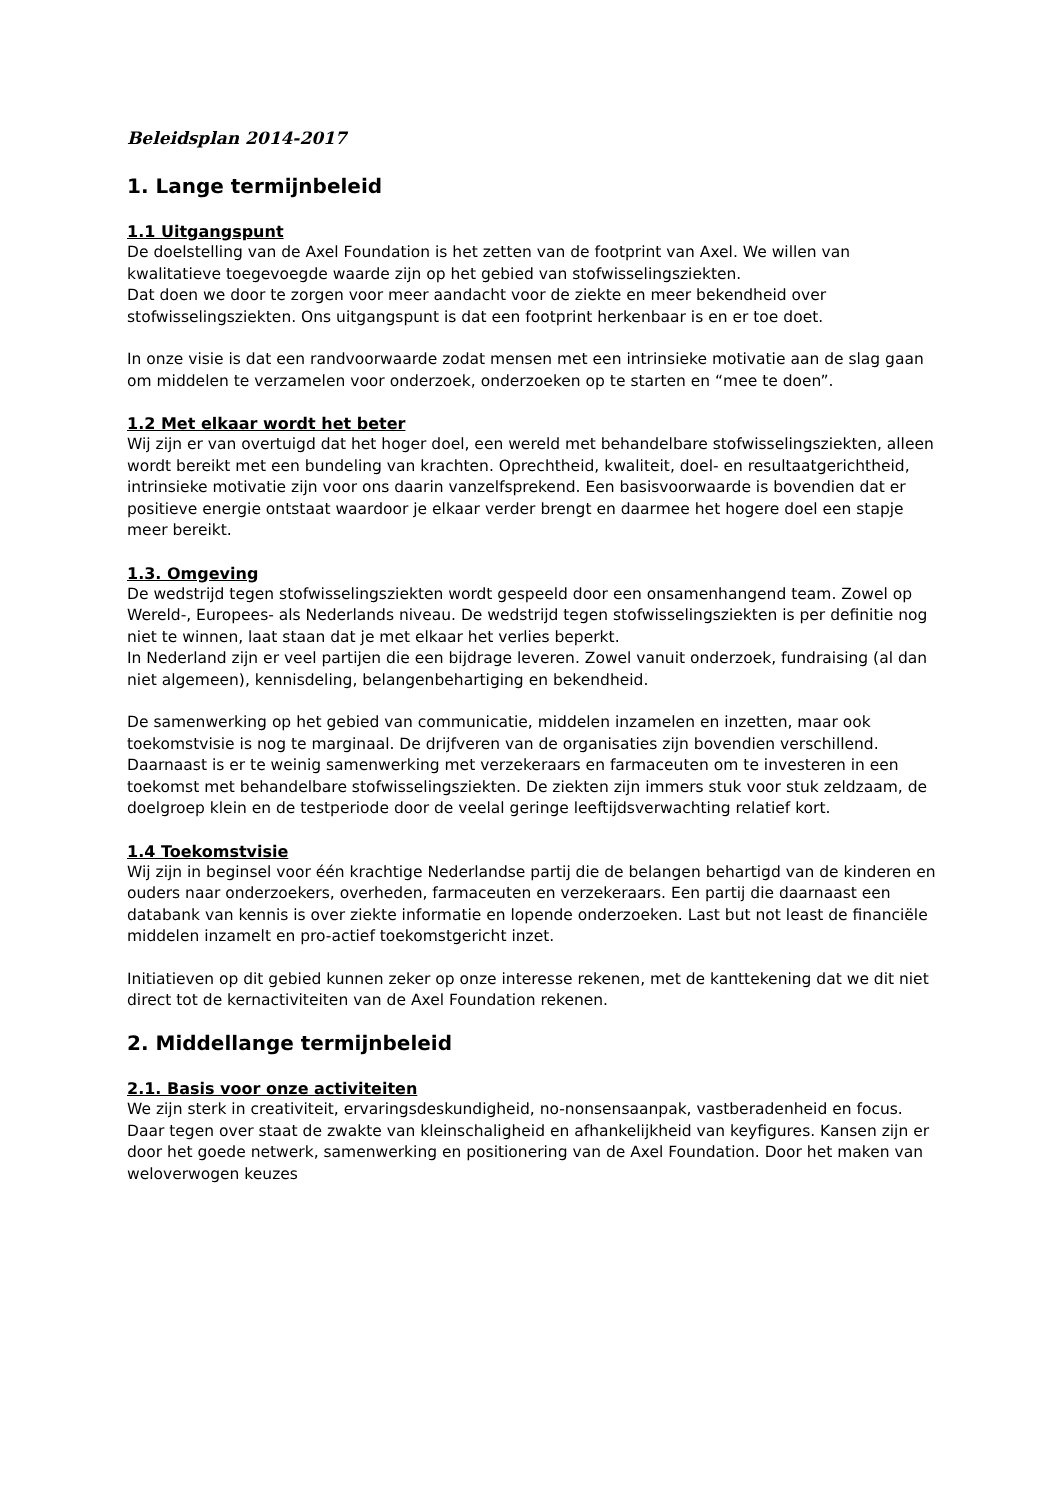Beleidsplan 2014-2017
1. Lange termijnbeleid
1.1 Uitgangspunt
De doelstelling van de Axel Foundation is het zetten van de footprint van Axel. We willen van kwalitatieve toegevoegde waarde zijn op het gebied van stofwisselingsziekten.
Dat doen we door te zorgen voor meer aandacht voor de ziekte en meer bekendheid over stofwisselingsziekten. Ons uitgangspunt is dat een footprint herkenbaar is en er toe doet.
In onze visie is dat een randvoorwaarde zodat mensen met een intrinsieke motivatie aan de slag gaan om middelen te verzamelen voor onderzoek, onderzoeken op te starten en “mee te doen”.
1.2 Met elkaar wordt het beter
Wij zijn er van overtuigd dat het hoger doel, een wereld met behandelbare stofwisselingsziekten, alleen wordt bereikt met een bundeling van krachten. Oprechtheid, kwaliteit, doel- en resultaatgerichtheid, intrinsieke motivatie zijn voor ons daarin vanzelfsprekend. Een basisvoorwaarde is bovendien dat er positieve energie ontstaat waardoor je elkaar verder brengt en daarmee het hogere doel een stapje meer bereikt.
1.3. Omgeving
De wedstrijd tegen stofwisselingsziekten wordt gespeeld door een onsamenhangend team. Zowel op Wereld-, Europees- als Nederlands niveau. De wedstrijd tegen stofwisselingsziekten is per definitie nog niet te winnen, laat staan dat je met elkaar het verlies beperkt.
In Nederland zijn er veel partijen die een bijdrage leveren. Zowel vanuit onderzoek, fundraising (al dan niet algemeen), kennisdeling, belangenbehartiging en bekendheid.
De samenwerking op het gebied van communicatie, middelen inzamelen en inzetten, maar ook toekomstvisie is nog te marginaal. De drijfveren van de organisaties zijn bovendien verschillend.
Daarnaast is er te weinig samenwerking met verzekeraars en farmaceuten om te investeren in een toekomst met behandelbare stofwisselingsziekten. De ziekten zijn immers stuk voor stuk zeldzaam, de doelgroep klein en de testperiode door de veelal geringe leeftijdsverwachting relatief kort.
1.4 Toekomstvisie
Wij zijn in beginsel voor één krachtige Nederlandse partij die de belangen behartigd van de kinderen en ouders naar onderzoekers, overheden, farmaceuten en verzekeraars. Een partij die daarnaast een databank van kennis is over ziekte informatie en lopende onderzoeken. Last but not least de financiële middelen inzamelt en pro-actief toekomstgericht inzet.
Initiatieven op dit gebied kunnen zeker op onze interesse rekenen, met de kanttekening dat we dit niet direct tot de kernactiviteiten van de Axel Foundation rekenen.
2. Middellange termijnbeleid
2.1. Basis voor onze activiteiten
We zijn sterk in creativiteit, ervaringsdeskundigheid, no-nonsensaanpak, vastberadenheid en focus. Daar tegen over staat de zwakte van kleinschaligheid en afhankelijkheid van keyfigures. Kansen zijn er door het goede netwerk, samenwerking en positionering van de Axel Foundation. Door het maken van weloverwogen keuzes